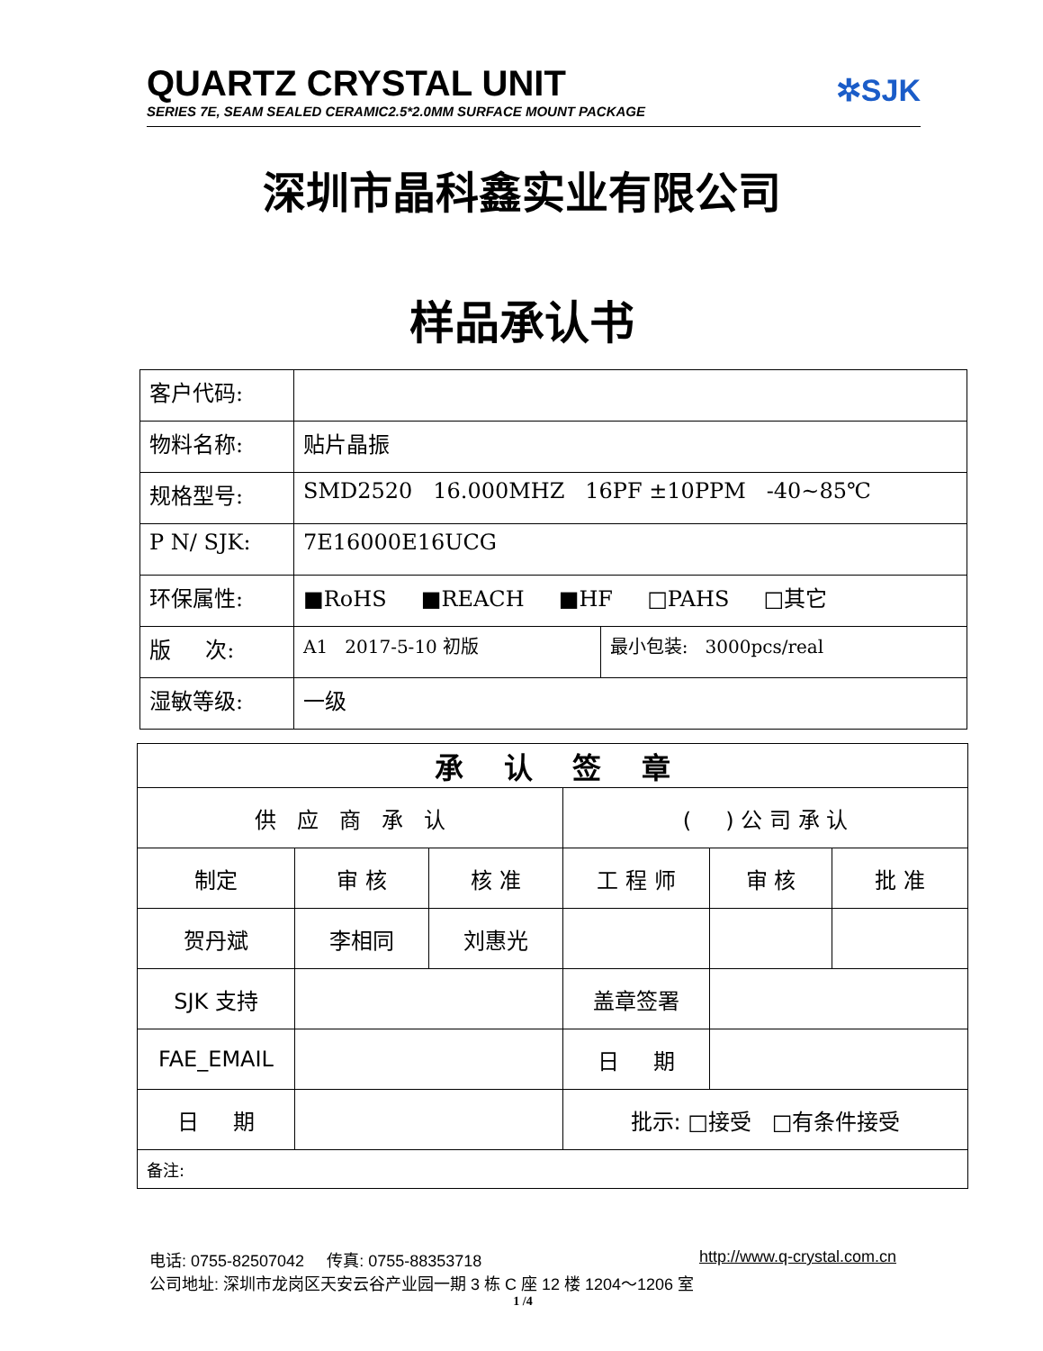QUARTZ CRYSTAL UNIT
SERIES 7E, SEAM SEALED CERAMIC2.5*2.0MM SURFACE MOUNT PACKAGE
✲SJK
深圳市晶科鑫实业有限公司
样品承认书
| 客户代码: | | |
| 物料名称: | 贴片晶振 | |
| 规格型号: | SMD2520 16.000MHZ 16PF ±10PPM -40~85℃ | |
| P N/ SJK: | 7E16000E16UCG | |
| 环保属性: | ■RoHS ■REACH ■HF □PAHS □其它 | |
| 版 次: | A1 2017-5-10 初版 | 最小包装: 3000pcs/real |
| 湿敏等级: | 一级 | |
| 承 认 签 章 | | | | | |
| 供 应 商 承 认 | | | ( ) 公 司 承 认 | | |
| 制定 | 审 核 | 核 准 | 工 程 师 | 审 核 | 批 准 |
| 贺丹斌 | 李相同 | 刘惠光 | | | |
| SJK 支持 | | | 盖章签署 | | |
| FAE_EMAIL | | | 日 期 | | |
| 日 期 | | | 批示: □接受 □有条件接受 | | |
| 备注: | | | | | |
电话: 0755-82507042 传真: 0755-88353718 http://www.q-crystal.com.cn
公司地址: 深圳市龙岗区天安云谷产业园一期 3 栋 C 座 12 楼 1204～1206 室
1 /4